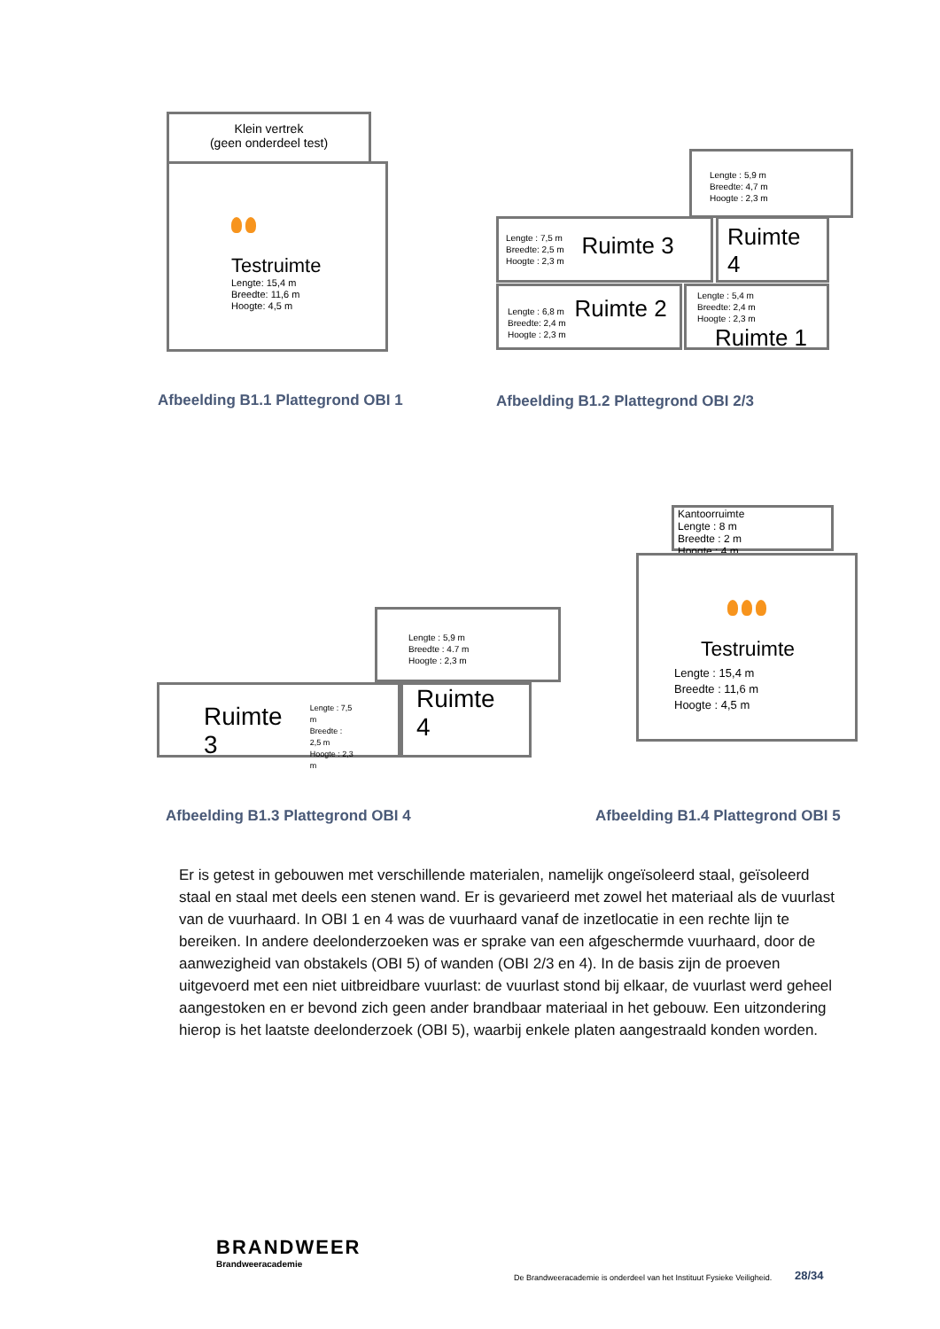Klein vertrek
(geen onderdeel test)
Testruimte
Lengte: 15,4 m
Breedte: 11,6 m
Hoogte: 4,5 m
Afbeelding B1.1 Plattegrond OBI 1
Lengte : 5,9 m
Breedte: 4,7 m
Hoogte : 2,3 m
Lengte : 7,5 m
Breedte: 2,5 m
Hoogte : 2,3 m
Ruimte 3
Ruimte 4
Lengte : 6,8 m
Breedte: 2,4 m
Hoogte : 2,3 m
Ruimte 2
Lengte : 5,4 m
Breedte: 2,4 m
Hoogte : 2,3 m
Ruimte 1
Afbeelding B1.2 Plattegrond OBI 2/3
Lengte : 5,9 m
Breedte : 4.7 m
Hoogte : 2,3 m
Ruimte 3
Lengte : 7,5 m
Breedte : 2,5 m
Hoogte : 2,3 m
Ruimte 4
Afbeelding B1.3 Plattegrond OBI 4
Kantoorruimte
Lengte : 8 m
Breedte : 2 m
Hoogte : 4 m
Testruimte
Lengte : 15,4 m
Breedte : 11,6 m
Hoogte : 4,5 m
Afbeelding B1.4 Plattegrond OBI 5
Er is getest in gebouwen met verschillende materialen, namelijk ongeïsoleerd staal, geïsoleerd staal en staal met deels een stenen wand. Er is gevarieerd met zowel het materiaal als de vuurlast van de vuurhaard. In OBI 1 en 4 was de vuurhaard vanaf de inzetlocatie in een rechte lijn te bereiken. In andere deelonderzoeken was er sprake van een afgeschermde vuurhaard, door de aanwezigheid van obstakels (OBI 5) of wanden (OBI 2/3 en 4). In de basis zijn de proeven uitgevoerd met een niet uitbreidbare vuurlast: de vuurlast stond bij elkaar, de vuurlast werd geheel aangestoken en er bevond zich geen ander brandbaar materiaal in het gebouw. Een uitzondering hierop is het laatste deelonderzoek (OBI 5), waarbij enkele platen aangestraald konden worden.
BRANDWEER
Brandweeracademie
De Brandweeracademie is onderdeel van het Instituut Fysieke Veiligheid.
28/34